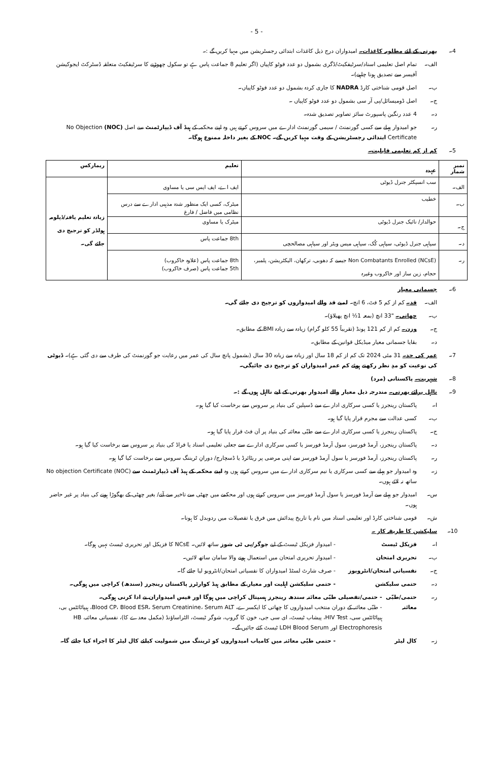- 5 -
4۔ بھرتی کے لئے مطلوبہ کاغذات۔ امیدواران درج ذیل کاغذات ابتدائی رجسٹریشن میں مہیا کریں گے :۔
الف۔ تمام اصل تعلیمی اسناد/سرٹیفکیٹ/ڈگری بشمول دو عدد فوٹو کاپیاں (اگر تعلیم 8 جماعت پاس ہے تو سکول چھوڑنے کا سرٹیفکیٹ متعلقہ ڈسٹرکٹ ایجوکیشن آفیسر سے تصدیق ہونا چاہیے)۔
ب۔ اصل قومی شناختی کارڈ NADRA کا جاری کردہ بشمول دو عدد فوٹو کاپیاں۔
ج۔ اصل ڈومیسائل/پی آر سی بشمول دو عدد فوٹو کاپیاں ۔
د۔ 4 عدد رنگین پاسپورٹ سائز تصاویر تصدیق شدہ۔
ر۔ جو امیدوار پہلے سے کسی گورنمنٹ / سیمی گورنمنٹ ادارے میں سروس کرتے ہیں وہ اپنے محکمہ کے ہیڈ آف ڈیپارٹمنٹ سے اصل (NOC) No Objection Certificate ابتدائی رجسٹریشن کے وقت مہیا کریں گے۔ NOC کے بغیر داخلہ ممنوع ہوگا۔
5۔ کم از کم تعلیمی قابلیت۔
| نمبر شمار | عہدہ | تعلیم | ریمارکس |
| --- | --- | --- | --- |
| الف۔ | سب انسپکٹر جنرل ڈیوٹی | ایف اے، ایف ایس سی یا مساوی | زیادہ تعلیم یافتہ/ڈپلومہ ہولڈر کو ترجیح دی جائے گی۔ |
| ب۔ | خطیب | میٹرک، کسی ایک منظور شدہ مذہبی ادارے سے درس نظامی میں فاضل / فارغ | |
| ج۔ | حوالدار/ نائیک جنرل ڈیوٹی | میٹرک یا مساوی | |
| د۔ | سپاہی جنرل ڈیوٹی، سپاہی کُک، سپاہی میس ویٹر اور سپاہی مصالحچی | 8th جماعت پاس | |
| ر۔ | Non Combatants Enrolled (NCsE) جیسے کہ دھوبی، ترکھان، الیکٹریشن، پلمبر، حجام، زین ساز اور خاکروب وغیرہ | 8th جماعت پاس (علاوہ خاکروب) 5th جماعت پاس (صرف خاکروب) | |
6۔ جسمانی معیار
الف۔ قد۔ کم از کم 5 فٹ، 6 انچ۔ لمبے قد والے امیدواروں کو ترجیح دی جائے گی۔
ب۔ چھاتی۔ "33 انچ (بمعہ 1½ انچ پھیلاؤ)۔
ج۔ وزن۔ کم از کم 121 پونڈ (تقریباً 55 کلو گرام) زیادہ سے زیادہ BMI کے مطابق۔
د۔ بقایا جسمانی معیار میڈیکل قوانین کے مطابق۔
7۔ عمر کی حد۔ 31 مئی 2024 تک کم از کم 18 سال اور زیادہ سے زیادہ 30 سال (بشمول پانچ سال کی عمر میں رعایت جو گورنمنٹ کی طرف سے دی گئی ہے)۔ ڈیوٹی کی نوعیت کو مدِ نظر رکھتے ہوئے کم عمر امیدواران کو ترجیح دی جائیگی۔
8۔ شہریت۔ پاکستانی (مرد)
9۔ نااہل برائے بھرتی۔ مندرجہ ذیل معیار والے امیدوار بھرتی کے لیے نااہل ہوں گے :۔
ا۔ پاکستان رینجرز یا کسی سرکاری ادارے سے ڈسپلین کی بنیاد پر سروس سے برخاست کیا گیا ہو۔
ب۔ کسی عدالت سے مجرم قرار پایا گیا ہو۔
ج۔ پاکستان رینجرز یا کسی سرکاری ادارے سے طبّی معائنہ کی بنیاد پر اَن فٹ قرار پایا گیا ہو۔
د۔ پاکستان رینجرز، آرمڈ فورسز، سول آرمڈ فورسز یا کسی سرکاری ادارے سے جعلی تعلیمی اسناد یا فراڈ کی بنیاد پر سروس سے برخاست کیا گیا ہو۔
ر۔ پاکستان رینجرز، آرمڈ فورسز یا سول آرمڈ فورسز سے اپنی مرضی پر ریٹائرڈ یا ڈسچارج/ دورانِ ٹریننگ سروس سے برخاست کیا گیا ہو۔
ز۔ وہ امیدوار جو پہلے سے کسی سرکاری یا نیم سرکاری ادارے میں سروس کرتے ہوں وہ اپنے محکمہ کے ہیڈ آف ڈیپارٹمنٹ سے No objection Certificate (NOC) ساتھ نہ لائے ہوں۔
س۔ امیدوار جو پہلے سے آرمڈ فورسز یا سول آرمڈ فورسز میں سروس کرتے ہوں اور محکمے میں چھٹی سے تاخیر سے آنے/ بغیر چھٹی کے بھگوڑا ہونے کی بنیاد پر غیر حاضر ہوں۔
ش۔ قومی شناختی کارڈ اور تعلیمی اسناد میں نام یا تاریخ پیدائش میں فرق یا تفصیلات میں ردوبدل کا ہونا۔
10۔ سلیکشن کا طریقہ کار ۔
ا۔ فزیکل ٹیسٹ - امیدوار فزیکل ٹیسٹ کے لیے جوگر/پی ٹی شوز ساتھ لائیں۔ NCsE کا فزیکل اور تحریری ٹیسٹ نہیں ہوگا۔
ب۔ تحریری امتحان - امیدوار تحریری امتحان میں استعمال ہونے والا سامان ساتھ لائیں۔
ج۔ نفسیاتی امتحان/انٹرویوز - صرف شارٹ لسٹڈ امیدواران کا نفسیاتی امتحان/انٹرویو لیا جائے گا۔
د۔ حتمی سلیکشن - حتمی سلیکشن اہلیت اور معیار کے مطابق ہیڈ کوارٹرز پاکستان رینجرز (سندھ) کراچی میں ہوگی۔
ر۔ حتمی/طبّی معائنہ - حتمی/تفصیلی طبّی معائنہ سندھ رینجرز ہسپتال کراچی میں ہوگا اور فیس امیدواران نے ادا کرنی ہوگی۔
- طبّی معائنہ کے دوران منتخب امیدواروں کا چھاتی کا ایکسرے، Blood CP، Blood ESR، Serum Creatinine، Serum ALT، ہیپاٹائٹس بی، ہیپاٹائٹس سی، HIV Test، پیشاب ٹیسٹ، ای سی جی، خون کا گروپ، شوگر ٹیسٹ، الٹراساؤنڈ (مکمل معدے کا)، نفسیاتی معائنہ، HB Electrophoresis اور LDH Blood Serum ٹیسٹ کئے جائیں گے۔
ز۔ کال لیٹر - حتمی طبّی معائنہ میں کامیاب امیدواروں کو ٹریننگ میں شمولیت کیلئے کال لیٹر کا اجراء کیا جائے گا۔